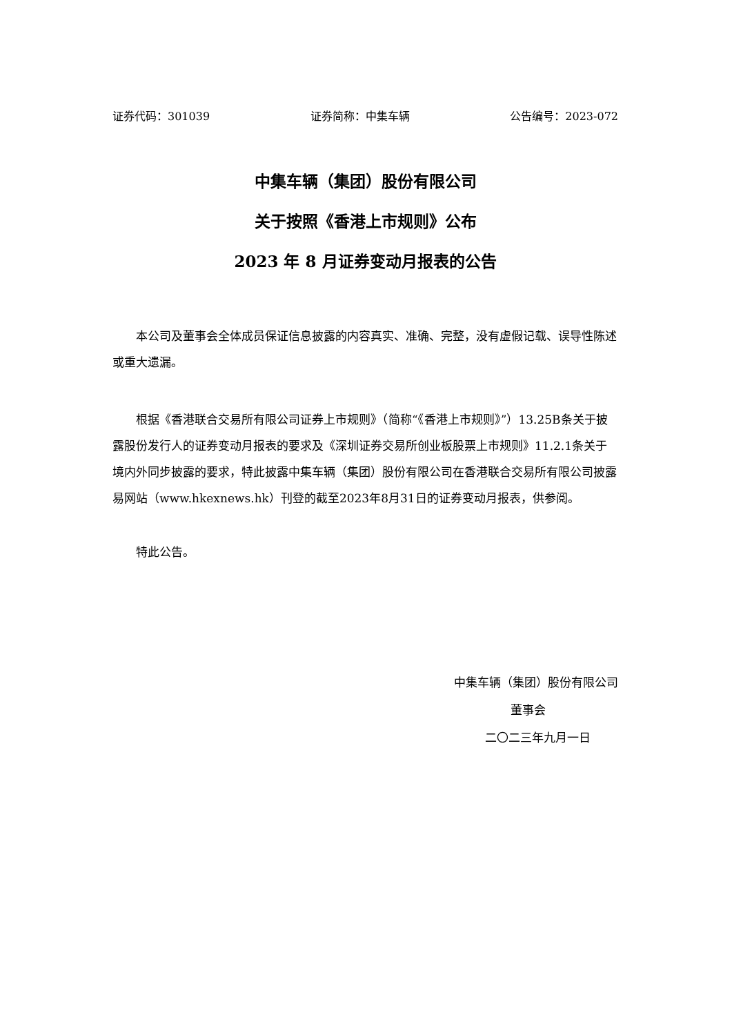证券代码：301039 证券简称：中集车辆 公告编号：2023-072
中集车辆（集团）股份有限公司
关于按照《香港上市规则》公布
2023 年 8 月证券变动月报表的公告
本公司及董事会全体成员保证信息披露的内容真实、准确、完整，没有虚假记载、误导性陈述或重大遗漏。
根据《香港联合交易所有限公司证券上市规则》（简称“《香港上市规则》”）13.25B条关于披露股份发行人的证券变动月报表的要求及《深圳证券交易所创业板股票上市规则》11.2.1条关于境内外同步披露的要求，特此披露中集车辆（集团）股份有限公司在香港联合交易所有限公司披露易网站（www.hkexnews.hk）刊登的截至2023年8月31日的证券变动月报表，供参阅。
特此公告。
中集车辆（集团）股份有限公司
董事会
二〇二三年九月一日